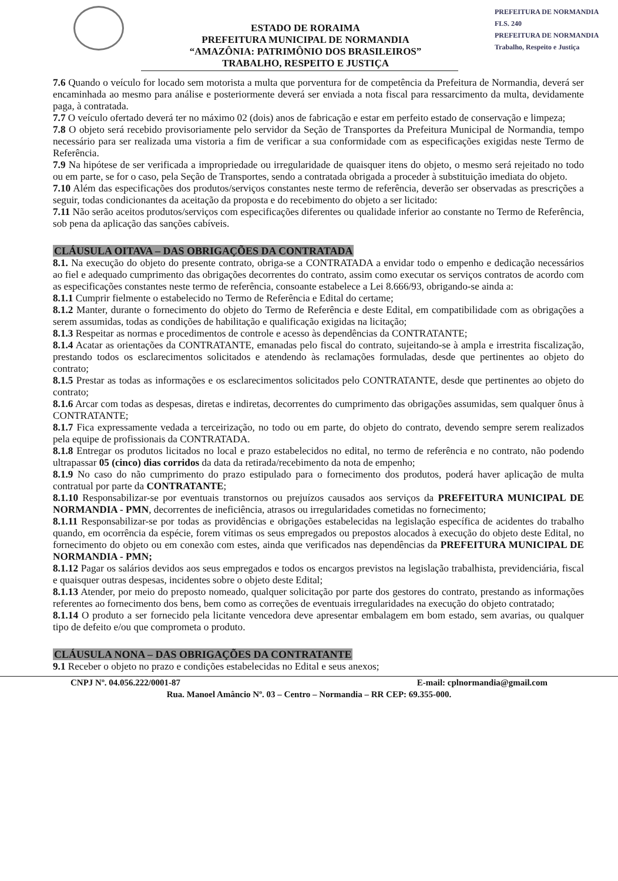PREFEITURA DE NORMANDIA
FLS. 240
PREFEITURA DE NORMANDIA
Trabalho, Respeito e Justiça
ESTADO DE RORAIMA
PREFEITURA MUNICIPAL DE NORMANDIA
“AMAZÔNIA: PATRIMÔNIO DOS BRASILEIROS”
TRABALHO, RESPEITO E JUSTIÇA
7.6 Quando o veículo for locado sem motorista a multa que porventura for de competência da Prefeitura de Normandia, deverá ser encaminhada ao mesmo para análise e posteriormente deverá ser enviada a nota fiscal para ressarcimento da multa, devidamente paga, à contratada.
7.7 O veículo ofertado deverá ter no máximo 02 (dois) anos de fabricação e estar em perfeito estado de conservação e limpeza;
7.8 O objeto será recebido provisoriamente pelo servidor da Seção de Transportes da Prefeitura Municipal de Normandia, tempo necessário para ser realizada uma vistoria a fim de verificar a sua conformidade com as especificações exigidas neste Termo de Referência.
7.9 Na hipótese de ser verificada a impropriedade ou irregularidade de quaisquer itens do objeto, o mesmo será rejeitado no todo ou em parte, se for o caso, pela Seção de Transportes, sendo a contratada obrigada a proceder à substituição imediata do objeto.
7.10 Além das especificações dos produtos/serviços constantes neste termo de referência, deverão ser observadas as prescrições a seguir, todas condicionantes da aceitação da proposta e do recebimento do objeto a ser licitado:
7.11 Não serão aceitos produtos/serviços com especificações diferentes ou qualidade inferior ao constante no Termo de Referência, sob pena da aplicação das sanções cabíveis.
CLÁUSULA OITAVA – DAS OBRIGAÇÕES DA CONTRATADA
8.1. Na execução do objeto do presente contrato, obriga-se a CONTRATADA a envidar todo o empenho e dedicação necessários ao fiel e adequado cumprimento das obrigações decorrentes do contrato, assim como executar os serviços contratos de acordo com as especificações constantes neste termo de referência, consoante estabelece a Lei 8.666/93, obrigando-se ainda a:
8.1.1 Cumprir fielmente o estabelecido no Termo de Referência e Edital do certame;
8.1.2 Manter, durante o fornecimento do objeto do Termo de Referência e deste Edital, em compatibilidade com as obrigações a serem assumidas, todas as condições de habilitação e qualificação exigidas na licitação;
8.1.3 Respeitar as normas e procedimentos de controle e acesso às dependências da CONTRATANTE;
8.1.4 Acatar as orientações da CONTRATANTE, emanadas pelo fiscal do contrato, sujeitando-se à ampla e irrestrita fiscalização, prestando todos os esclarecimentos solicitados e atendendo às reclamações formuladas, desde que pertinentes ao objeto do contrato;
8.1.5 Prestar as todas as informações e os esclarecimentos solicitados pelo CONTRATANTE, desde que pertinentes ao objeto do contrato;
8.1.6 Arcar com todas as despesas, diretas e indiretas, decorrentes do cumprimento das obrigações assumidas, sem qualquer ônus à CONTRATANTE;
8.1.7 Fica expressamente vedada a terceirização, no todo ou em parte, do objeto do contrato, devendo sempre serem realizados pela equipe de profissionais da CONTRATADA.
8.1.8 Entregar os produtos licitados no local e prazo estabelecidos no edital, no termo de referência e no contrato, não podendo ultrapassar 05 (cinco) dias corridos da data da retirada/recebimento da nota de empenho;
8.1.9 No caso do não cumprimento do prazo estipulado para o fornecimento dos produtos, poderá haver aplicação de multa contratual por parte da CONTRATANTE;
8.1.10 Responsabilizar-se por eventuais transtornos ou prejuízos causados aos serviços da PREFEITURA MUNICIPAL DE NORMANDIA - PMN, decorrentes de ineficiência, atrasos ou irregularidades cometidas no fornecimento;
8.1.11 Responsabilizar-se por todas as providências e obrigações estabelecidas na legislação específica de acidentes do trabalho quando, em ocorrência da espécie, forem vítimas os seus empregados ou prepostos alocados à execução do objeto deste Edital, no fornecimento do objeto ou em conexão com estes, ainda que verificados nas dependências da PREFEITURA MUNICIPAL DE NORMANDIA - PMN;
8.1.12 Pagar os salários devidos aos seus empregados e todos os encargos previstos na legislação trabalhista, previdenciária, fiscal e quaisquer outras despesas, incidentes sobre o objeto deste Edital;
8.1.13 Atender, por meio do preposto nomeado, qualquer solicitação por parte dos gestores do contrato, prestando as informações referentes ao fornecimento dos bens, bem como as correções de eventuais irregularidades na execução do objeto contratado;
8.1.14 O produto a ser fornecido pela licitante vencedora deve apresentar embalagem em bom estado, sem avarias, ou qualquer tipo de defeito e/ou que comprometa o produto.
CLÁUSULA NONA – DAS OBRIGAÇÕES DA CONTRATANTE
9.1 Receber o objeto no prazo e condições estabelecidas no Edital e seus anexos;
CNPJ Nº. 04.056.222/0001-87 E-mail: cplnormandia@gmail.com
Rua. Manoel Amâncio Nº. 03 – Centro – Normandia – RR CEP: 69.355-000.